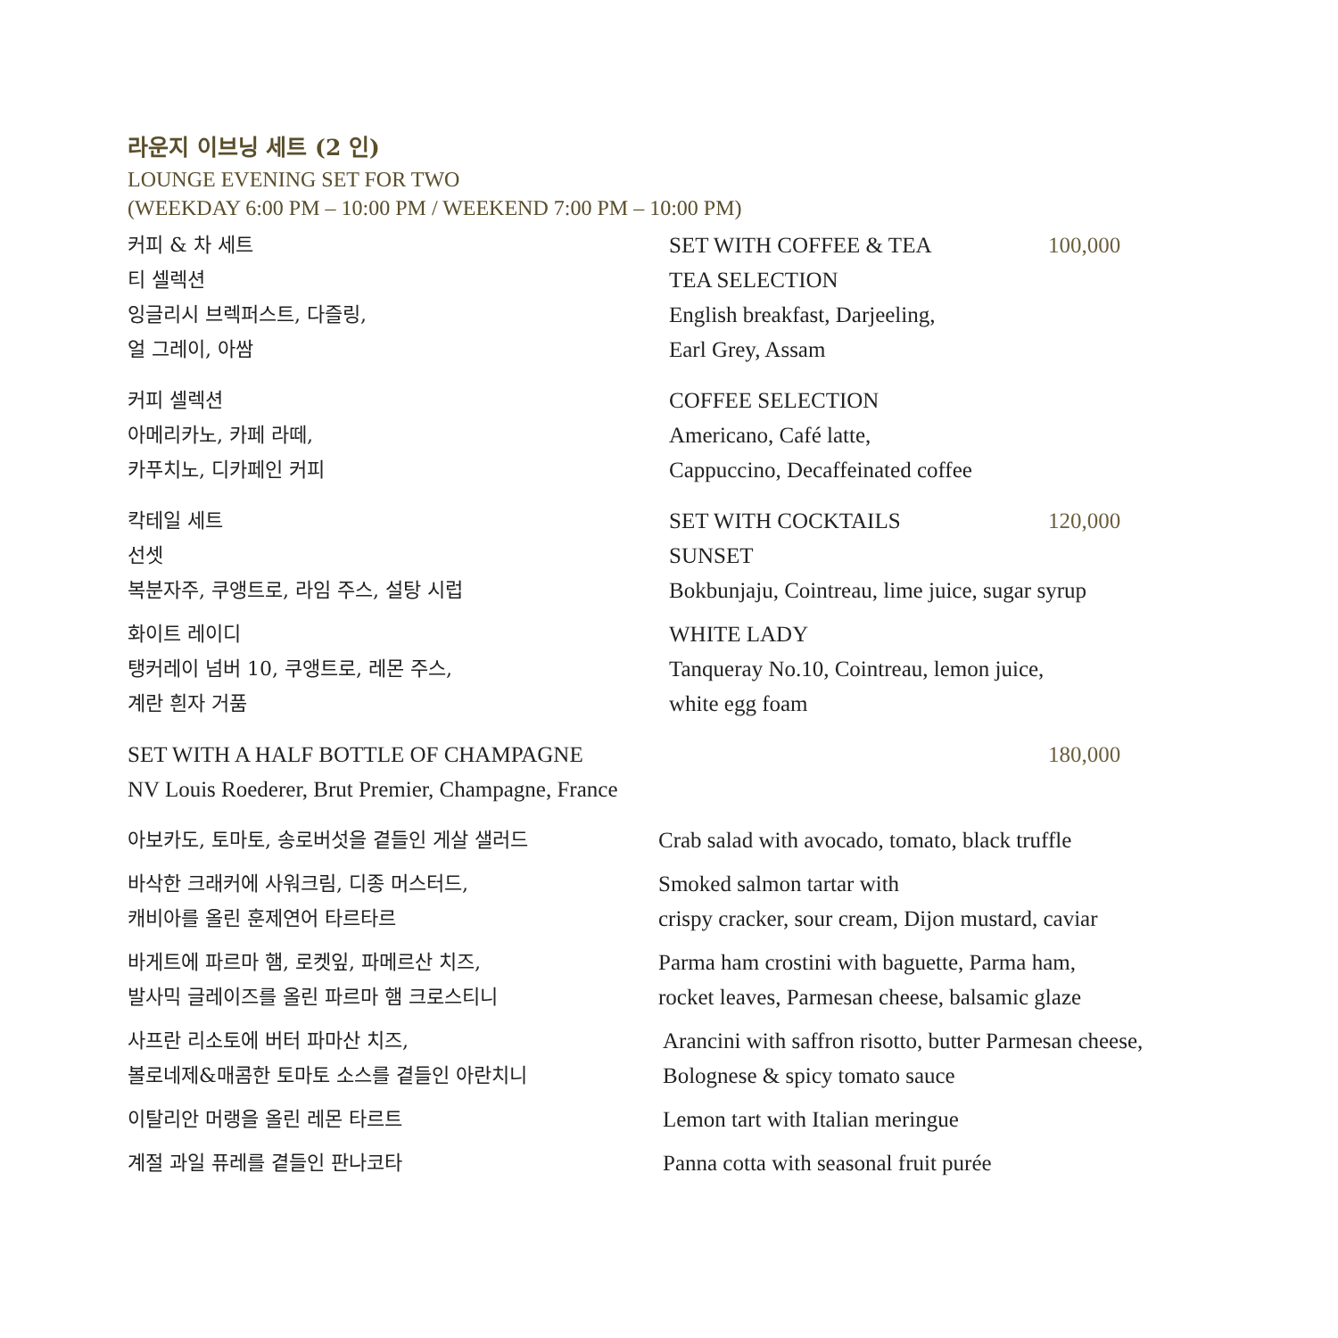라운지 이브닝 세트 (2 인)
LOUNGE EVENING SET FOR TWO
(WEEKDAY 6:00 PM – 10:00 PM / WEEKEND 7:00 PM – 10:00 PM)
커피 & 차 세트 SET WITH COFFEE & TEA 100,000
티 셀렉션 TEA SELECTION
잉글리시 브렉퍼스트, 다즐링,
얼 그레이, 아쌈
English breakfast, Darjeeling,
Earl Grey, Assam
커피 셀렉션 COFFEE SELECTION
아메리카노, 카페 라떼,
카푸치노, 디카페인 커피
Americano, Café latte,
Cappuccino, Decaffeinated coffee
칵테일 세트 SET WITH COCKTAILS 120,000
선셋 SUNSET
복분자주, 쿠앵트로, 라임 주스, 설탕 시럽 Bokbunjaju, Cointreau, lime juice, sugar syrup
화이트 레이디 WHITE LADY
탱커레이 넘버 10, 쿠앵트로, 레몬 주스,
계란 흰자 거품
Tanqueray No.10, Cointreau, lemon juice,
white egg foam
SET WITH A HALF BOTTLE OF CHAMPAGNE
180,000
NV Louis Roederer, Brut Premier, Champagne, France
아보카도, 토마토, 송로버섯을 곁들인 게살 샐러드 Crab salad with avocado, tomato, black truffle
바삭한 크래커에 사워크림, 디종 머스터드,
캐비아를 올린 훈제연어 타르타르
Smoked salmon tartar with
crispy cracker, sour cream, Dijon mustard, caviar
바게트에 파르마 햄, 로켓잎, 파메르산 치즈,
발사믹 글레이즈를 올린 파르마 햄 크로스티니
Parma ham crostini with baguette, Parma ham,
rocket leaves, Parmesan cheese, balsamic glaze
사프란 리소토에 버터 파마산 치즈,
볼로네제&매콤한 토마토 소스를 곁들인 아란치니
Arancini with saffron risotto, butter Parmesan cheese,
Bolognese & spicy tomato sauce
이탈리안 머랭을 올린 레몬 타르트 Lemon tart with Italian meringue
계절 과일 퓨레를 곁들인 판나코타 Panna cotta with seasonal fruit purée